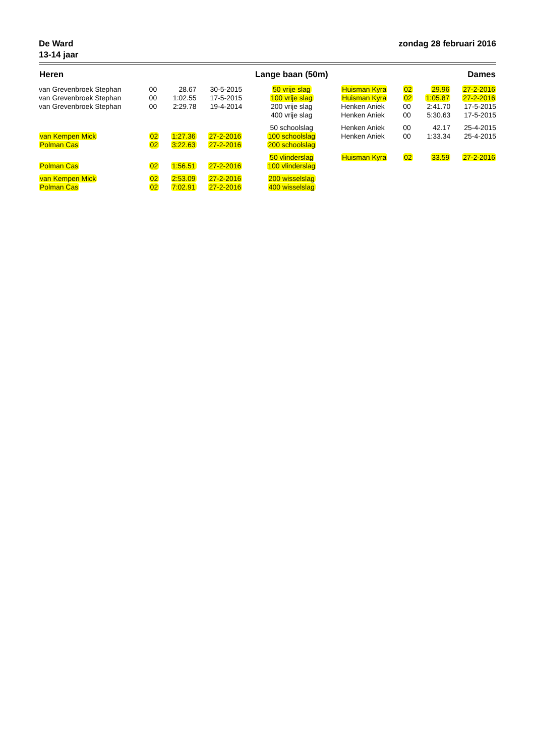De Ward
13-14 jaar
zondag 28 februari 2016
| Heren | | | | Lange baan (50m) | Dames | | | |
| --- | --- | --- | --- | --- | --- | --- | --- | --- |
| van Grevenbroek Stephan | 00 | 28.67 | 30-5-2015 | 50 vrije slag | Huisman Kyra | 02 | 29.96 | 27-2-2016 |
| van Grevenbroek Stephan | 00 | 1:02.55 | 17-5-2015 | 100 vrije slag | Huisman Kyra | 02 | 1:05.87 | 27-2-2016 |
| van Grevenbroek Stephan | 00 | 2:29.78 | 19-4-2014 | 200 vrije slag | Henken Aniek | 00 | 2:41.70 | 17-5-2015 |
| | | | | 400 vrije slag | Henken Aniek | 00 | 5:30.63 | 17-5-2015 |
| | | | | 50 schoolslag | Henken Aniek | 00 | 42.17 | 25-4-2015 |
| van Kempen Mick | 02 | 1:27.36 | 27-2-2016 | 100 schoolslag | Henken Aniek | 00 | 1:33.34 | 25-4-2015 |
| Polman Cas | 02 | 3:22.63 | 27-2-2016 | 200 schoolslag | | | | |
| | | | | 50 vlinderslag | Huisman Kyra | 02 | 33.59 | 27-2-2016 |
| Polman Cas | 02 | 1:56.51 | 27-2-2016 | 100 vlinderslag | | | | |
| van Kempen Mick | 02 | 2:53.09 | 27-2-2016 | 200 wisselslag | | | | |
| Polman Cas | 02 | 7:02.91 | 27-2-2016 | 400 wisselslag | | | | |